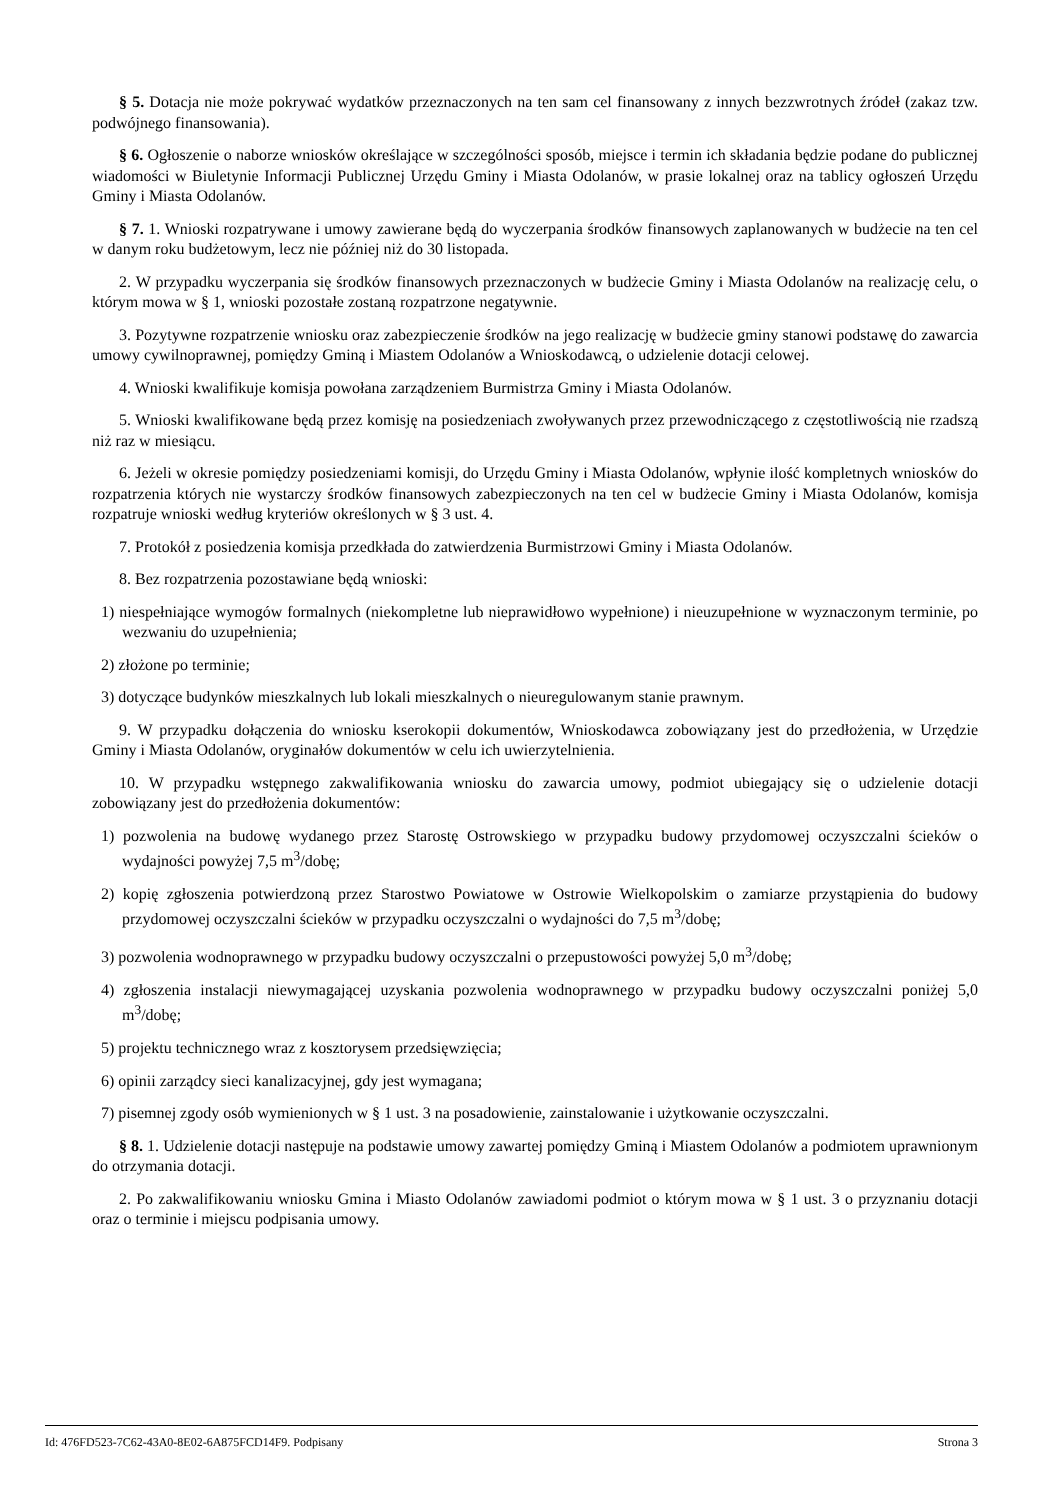§ 5. Dotacja nie może pokrywać wydatków przeznaczonych na ten sam cel finansowany z innych bezzwrotnych źródeł (zakaz tzw. podwójnego finansowania).
§ 6. Ogłoszenie o naborze wniosków określające w szczególności sposób, miejsce i termin ich składania będzie podane do publicznej wiadomości w Biuletynie Informacji Publicznej Urzędu Gminy i Miasta Odolanów, w prasie lokalnej oraz na tablicy ogłoszeń Urzędu Gminy i Miasta Odolanów.
§ 7. 1. Wnioski rozpatrywane i umowy zawierane będą do wyczerpania środków finansowych zaplanowanych w budżecie na ten cel w danym roku budżetowym, lecz nie później niż do 30 listopada.
2. W przypadku wyczerpania się środków finansowych przeznaczonych w budżecie Gminy i Miasta Odolanów na realizację celu, o którym mowa w § 1, wnioski pozostałe zostaną rozpatrzone negatywnie.
3. Pozytywne rozpatrzenie wniosku oraz zabezpieczenie środków na jego realizację w budżecie gminy stanowi podstawę do zawarcia umowy cywilnoprawnej, pomiędzy Gminą i Miastem Odolanów a Wnioskodawcą, o udzielenie dotacji celowej.
4. Wnioski kwalifikuje komisja powołana zarządzeniem Burmistrza Gminy i Miasta Odolanów.
5. Wnioski kwalifikowane będą przez komisję na posiedzeniach zwoływanych przez przewodniczącego z częstotliwością nie rzadszą niż raz w miesiącu.
6. Jeżeli w okresie pomiędzy posiedzeniami komisji, do Urzędu Gminy i Miasta Odolanów, wpłynie ilość kompletnych wniosków do rozpatrzenia których nie wystarczy środków finansowych zabezpieczonych na ten cel w budżecie Gminy i Miasta Odolanów, komisja rozpatruje wnioski według kryteriów określonych w § 3 ust. 4.
7. Protokół z posiedzenia komisja przedkłada do zatwierdzenia Burmistrzowi Gminy i Miasta Odolanów.
8. Bez rozpatrzenia pozostawiane będą wnioski:
1) niespełniające wymogów formalnych (niekompletne lub nieprawidłowo wypełnione) i nieuzupełnione w wyznaczonym terminie, po wezwaniu do uzupełnienia;
2) złożone po terminie;
3) dotyczące budynków mieszkalnych lub lokali mieszkalnych o nieuregulowanym stanie prawnym.
9. W przypadku dołączenia do wniosku kserokopii dokumentów, Wnioskodawca zobowiązany jest do przedłożenia, w Urzędzie Gminy i Miasta Odolanów, oryginałów dokumentów w celu ich uwierzytelnienia.
10. W przypadku wstępnego zakwalifikowania wniosku do zawarcia umowy, podmiot ubiegający się o udzielenie dotacji zobowiązany jest do przedłożenia dokumentów:
1) pozwolenia na budowę wydanego przez Starostę Ostrowskiego w przypadku budowy przydomowej oczyszczalni ścieków o wydajności powyżej 7,5 m<sup>3</sup>/dobę;
2) kopię zgłoszenia potwierdzoną przez Starostwo Powiatowe w Ostrowie Wielkopolskim o zamiarze przystąpienia do budowy przydomowej oczyszczalni ścieków w przypadku oczyszczalni o wydajności do 7,5 m<sup>3</sup>/dobę;
3) pozwolenia wodnoprawnego w przypadku budowy oczyszczalni o przepustowości powyżej 5,0 m<sup>3</sup>/dobę;
4) zgłoszenia instalacji niewymagającej uzyskania pozwolenia wodnoprawnego w przypadku budowy oczyszczalni poniżej 5,0 m<sup>3</sup>/dobę;
5) projektu technicznego wraz z kosztorysem przedsięwzięcia;
6) opinii zarządcy sieci kanalizacyjnej, gdy jest wymagana;
7) pisemnej zgody osób wymienionych w § 1 ust. 3 na posadowienie, zainstalowanie i użytkowanie oczyszczalni.
§ 8. 1. Udzielenie dotacji następuje na podstawie umowy zawartej pomiędzy Gminą i Miastem Odolanów a podmiotem uprawnionym do otrzymania dotacji.
2. Po zakwalifikowaniu wniosku Gmina i Miasto Odolanów zawiadomi podmiot o którym mowa w § 1 ust. 3 o przyznaniu dotacji oraz o terminie i miejscu podpisania umowy.
Id: 476FD523-7C62-43A0-8E02-6A875FCD14F9. Podpisany Strona 3